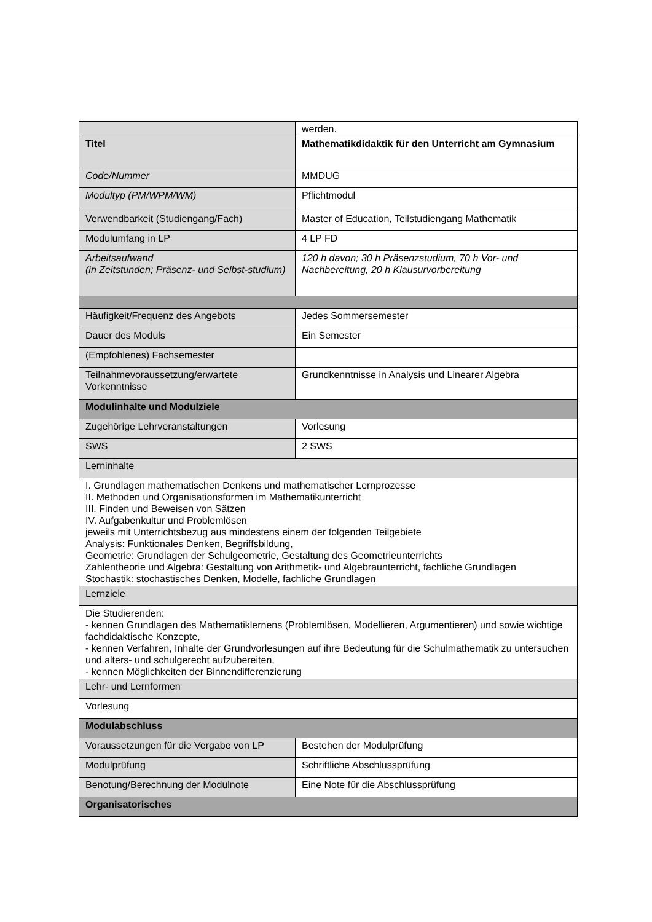| | werden. |
| Titel | Mathematikdidaktik für den Unterricht am Gymnasium |
| Code/Nummer | MMDUG |
| Modultyp (PM/WPM/WM) | Pflichtmodul |
| Verwendbarkeit (Studiengang/Fach) | Master of Education, Teilstudiengang Mathematik |
| Modulumfang in LP | 4 LP FD |
| Arbeitsaufwand (in Zeitstunden; Präsenz- und Selbst-studium) | 120 h davon; 30 h Präsenzstudium, 70 h Vor- und Nachbereitung, 20 h Klausurvorbereitung |
| Häufigkeit/Frequenz des Angebots | Jedes Sommersemester |
| Dauer des Moduls | Ein Semester |
| (Empfohlenes) Fachsemester | |
| Teilnahmevoraussetzung/erwartete Vorkenntnisse | Grundkenntnisse in Analysis und Linearer Algebra |
| Modulinhalte und Modulziele | |
| Zugehörige Lehrveranstaltungen | Vorlesung |
| SWS | 2 SWS |
| Lerninhalte | |
| I. Grundlagen mathematischen Denkens und mathematischer Lernprozesse II. Methoden und Organisationsformen im Mathematikunterricht III. Finden und Beweisen von Sätzen IV. Aufgabenkultur und Problemlösen jeweils mit Unterrichtsbezug aus mindestens einem der folgenden Teilgebiete Analysis: Funktionales Denken, Begriffsbildung, Geometrie: Grundlagen der Schulgeometrie, Gestaltung des Geometrieunterrichts Zahlentheorie und Algebra: Gestaltung von Arithmetik- und Algebraunterricht, fachliche Grundlagen Stochastik: stochastisches Denken, Modelle, fachliche Grundlagen | |
| Lernziele | |
| Die Studierenden: - kennen Grundlagen des Mathematiklernens (Problemlösen, Modellieren, Argumentieren) und sowie wichtige fachdidaktische Konzepte, - kennen Verfahren, Inhalte der Grundvorlesungen auf ihre Bedeutung für die Schulmathematik zu untersuchen und alters- und schulgerecht aufzubereiten, - kennen Möglichkeiten der Binnendifferenzierung | |
| Lehr- und Lernformen | |
| Vorlesung | |
| Modulabschluss | |
| Voraussetzungen für die Vergabe von LP | Bestehen der Modulprüfung |
| Modulprüfung | Schriftliche Abschlussprüfung |
| Benotung/Berechnung der Modulnote | Eine Note für die Abschlussprüfung |
| Organisatorisches | |